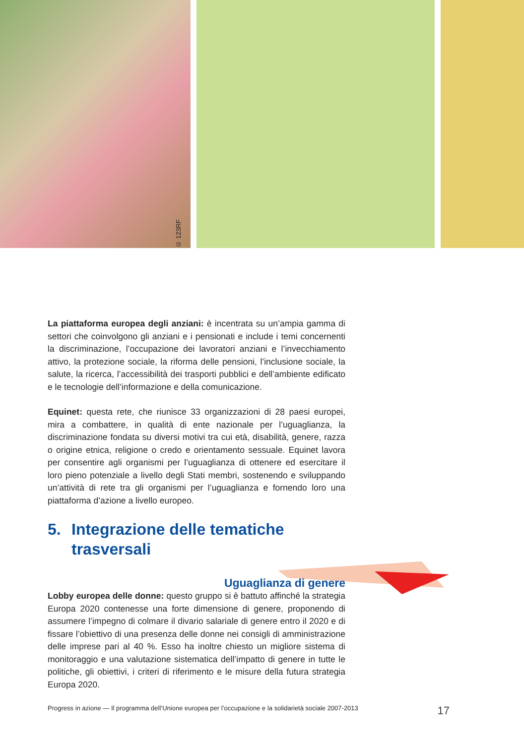© 123RF
La piattaforma europea degli anziani: è incentrata su un’ampia gamma di settori che coinvolgono gli anziani e i pensionati e include i temi concernenti la discriminazione, l’occupazione dei lavoratori anziani e l’invecchiamento attivo, la protezione sociale, la riforma delle pensioni, l’inclusione sociale, la salute, la ricerca, l’accessibilità dei trasporti pubblici e dell’ambiente edificato e le tecnologie dell’informazione e della comunicazione.
Equinet: questa rete, che riunisce 33 organizzazioni di 28 paesi europei, mira a combattere, in qualità di ente nazionale per l’uguaglianza, la discriminazione fondata su diversi motivi tra cui età, disabilità, genere, razza o origine etnica, religione o credo e orientamento sessuale. Equinet lavora per consentire agli organismi per l’uguaglianza di ottenere ed esercitare il loro pieno potenziale a livello degli Stati membri, sostenendo e sviluppando un’attività di rete tra gli organismi per l’uguaglianza e fornendo loro una piattaforma d’azione a livello europeo.
5. Integrazione delle tematiche
trasversali
Uguaglianza di genere
Lobby europea delle donne: questo gruppo si è battuto affinché la strategia Europa 2020 contenesse una forte dimensione di genere, proponendo di assumere l’impegno di colmare il divario salariale di genere entro il 2020 e di fissare l’obiettivo di una presenza delle donne nei consigli di amministrazione delle imprese pari al 40 %. Esso ha inoltre chiesto un migliore sistema di monitoraggio e una valutazione sistematica dell’impatto di genere in tutte le politiche, gli obiettivi, i criteri di riferimento e le misure della futura strategia Europa 2020.
Progress in azione — Il programma dell’Unione europea per l’occupazione e la solidarietà sociale 2007-2013 17